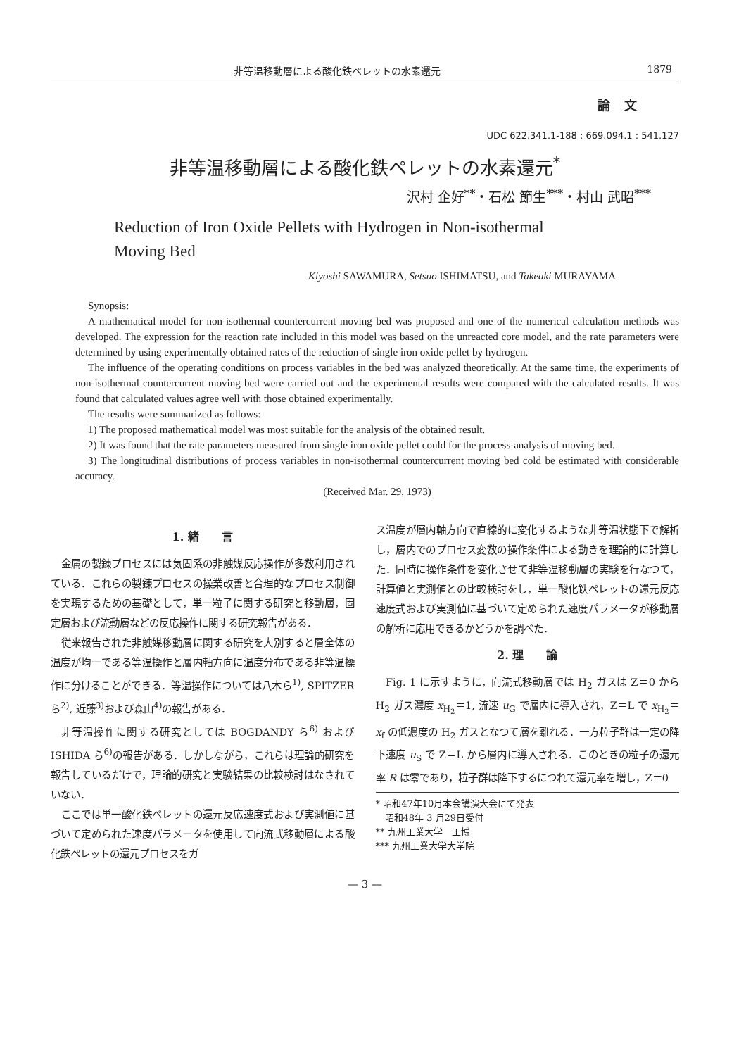非等温移動層による酸化鉄ペレットの水素還元 1879
論文
UDC 622.341.1-188 : 669.094.1 : 541.127
非等温移動層による酸化鉄ペレットの水素還元<sup>*</sup>
沢村 企好<sup>**</sup>・石松 節生<sup>***</sup>・村山 武昭<sup>***</sup>
Reduction of Iron Oxide Pellets with Hydrogen in Non-isothermal
Moving Bed
Kiyoshi SAWAMURA, Setsuo ISHIMATSU, and Takeaki MURAYAMA
Synopsis:
A mathematical model for non-isothermal countercurrent moving bed was proposed and one of the numerical calculation methods was developed. The expression for the reaction rate included in this model was based on the unreacted core model, and the rate parameters were determined by using experimentally obtained rates of the reduction of single iron oxide pellet by hydrogen.
The influence of the operating conditions on process variables in the bed was analyzed theoretically. At the same time, the experiments of non-isothermal countercurrent moving bed were carried out and the experimental results were compared with the calculated results. It was found that calculated values agree well with those obtained experimentally.
The results were summarized as follows:
1) The proposed mathematical model was most suitable for the analysis of the obtained result.
2) It was found that the rate parameters measured from single iron oxide pellet could for the process-analysis of moving bed.
3) The longitudinal distributions of process variables in non-isothermal countercurrent moving bed cold be estimated with considerable accuracy.
(Received Mar. 29, 1973)
1. 緒　　言
金属の製錬プロセスには気固系の非触媒反応操作が多数利用されている．これらの製錬プロセスの操業改善と合理的なプロセス制御を実現するための基礎として，単一粒子に関する研究と移動層，固定層および流動層などの反応操作に関する研究報告がある．
従来報告された非触媒移動層に関する研究を大別すると層全体の温度が均一である等温操作と層内軸方向に温度分布である非等温操作に分けることができる．等温操作については八木ら<sup>1)</sup>, SPITZER ら<sup>2)</sup>, 近藤<sup>3)</sup>および森山<sup>4)</sup>の報告がある．
非等温操作に関する研究としては BOGDANDY ら<sup>6)</sup> および ISHIDA ら<sup>6)</sup>の報告がある．しかしながら，これらは理論的研究を報告しているだけで，理論的研究と実験結果の比較検討はなされていない．
ここでは単一酸化鉄ペレットの還元反応速度式および実測値に基づいて定められた速度パラメータを使用して向流式移動層による酸化鉄ペレットの還元プロセスをガ
ス温度が層内軸方向で直線的に変化するような非等温状態下で解析し，層内でのプロセス変数の操作条件による動きを理論的に計算した．同時に操作条件を変化させて非等温移動層の実験を行なつて，計算値と実測値との比較検討をし，単一酸化鉄ペレットの還元反応速度式および実測値に基づいて定められた速度パラメータが移動層の解析に応用できるかどうかを調べた．
2. 理　　論
Fig. 1 に示すように，向流式移動層では H<sub>2</sub> ガスは Z＝0 から H<sub>2</sub> ガス濃度 x<sub>H<sub>2</sub></sub>＝1, 流速 u<sub>G</sub> で層内に導入され，Z＝L で x<sub>H<sub>2</sub></sub>＝x<sub>f</sub> の低濃度の H<sub>2</sub> ガスとなつて層を離れる．一方粒子群は一定の降下速度 u<sub>S</sub> で Z＝L から層内に導入される．このときの粒子の還元率 R は零であり，粒子群は降下するにつれて還元率を増し，Z＝0
* 昭和47年10月本会講演大会にて発表
　昭和48年 3 月29日受付
** 九州工業大学　工博
*** 九州工業大学大学院
— 3 —